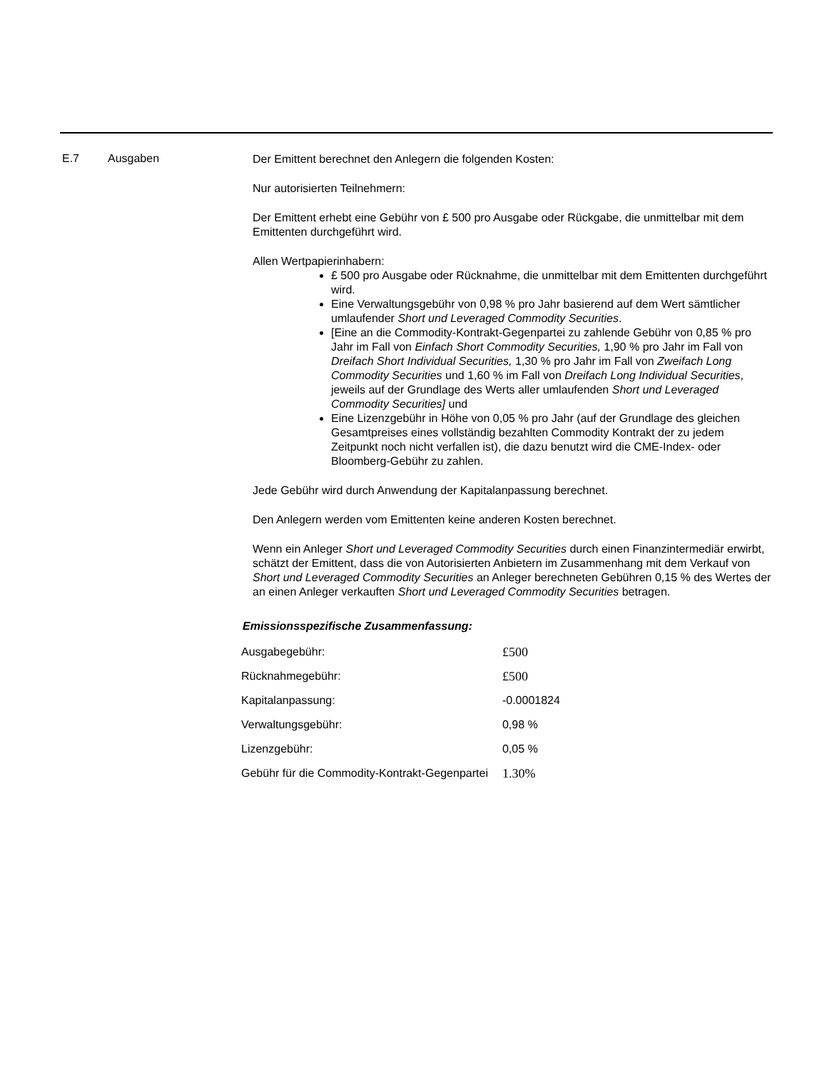E.7 Ausgaben
Der Emittent berechnet den Anlegern die folgenden Kosten:
Nur autorisierten Teilnehmern:
Der Emittent erhebt eine Gebühr von £ 500 pro Ausgabe oder Rückgabe, die unmittelbar mit dem Emittenten durchgeführt wird.
Allen Wertpapierinhabern:
£ 500 pro Ausgabe oder Rücknahme, die unmittelbar mit dem Emittenten durchgeführt wird.
Eine Verwaltungsgebühr von 0,98 % pro Jahr basierend auf dem Wert sämtlicher umlaufender Short und Leveraged Commodity Securities.
[Eine an die Commodity-Kontrakt-Gegenpartei zu zahlende Gebühr von 0,85 % pro Jahr im Fall von Einfach Short Commodity Securities, 1,90 % pro Jahr im Fall von Dreifach Short Individual Securities, 1,30 % pro Jahr im Fall von Zweifach Long Commodity Securities und 1,60 % im Fall von Dreifach Long Individual Securities, jeweils auf der Grundlage des Werts aller umlaufenden Short und Leveraged Commodity Securities] und
Eine Lizenzgebühr in Höhe von 0,05 % pro Jahr (auf der Grundlage des gleichen Gesamtpreises eines vollständig bezahlten Commodity Kontrakt der zu jedem Zeitpunkt noch nicht verfallen ist), die dazu benutzt wird die CME-Index- oder Bloomberg-Gebühr zu zahlen.
Jede Gebühr wird durch Anwendung der Kapitalanpassung berechnet.
Den Anlegern werden vom Emittenten keine anderen Kosten berechnet.
Wenn ein Anleger Short und Leveraged Commodity Securities durch einen Finanzintermediär erwirbt, schätzt der Emittent, dass die von Autorisierten Anbietern im Zusammenhang mit dem Verkauf von Short und Leveraged Commodity Securities an Anleger berechneten Gebühren 0,15 % des Wertes der an einen Anleger verkauften Short und Leveraged Commodity Securities betragen.
Emissionsspezifische Zusammenfassung:
| Ausgabegebühr: | £500 |
| Rücknahmegebühr: | £500 |
| Kapitalanpassung: | -0.0001824 |
| Verwaltungsgebühr: | 0,98 % |
| Lizenzgebühr: | 0,05 % |
| Gebühr für die Commodity-Kontrakt-Gegenpartei | 1.30% |